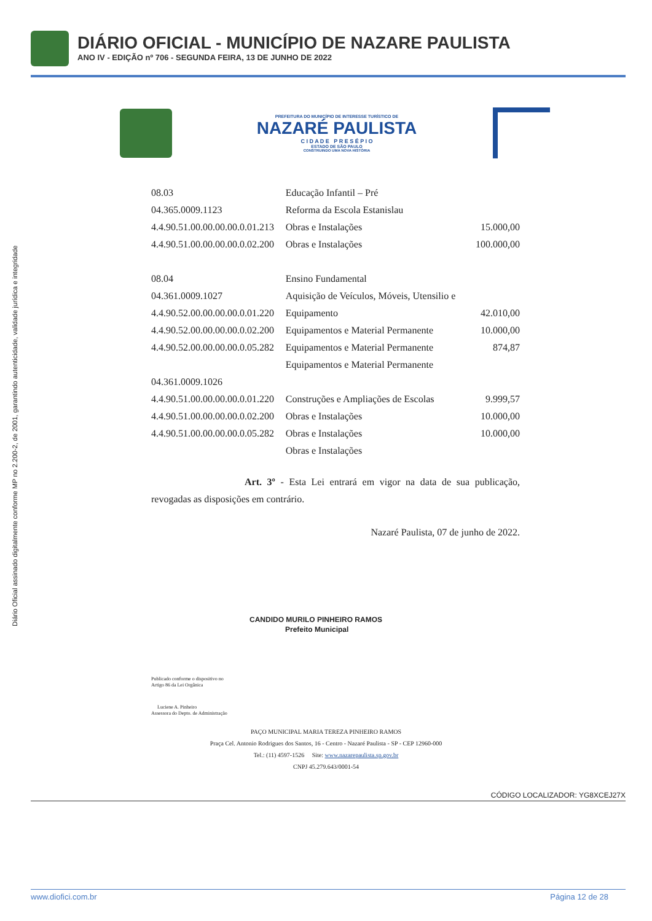DIÁRIO OFICIAL - MUNICÍPIO DE NAZARE PAULISTA
ANO IV - EDIÇÃO nº 706 - SEGUNDA FEIRA, 13 DE JUNHO DE 2022
Diário Oficial assinado digitalmente conforme MP no 2.200-2, de 2001, garantindo autenticidade, validade jurídica e integridade
PREFEITURA DO MUNICÍPIO DE INTERESSE TURÍSTICO DE
NAZARÉ PAULISTA
C I D A D E P R E S É P I O
ESTADO DE SÃO PAULO
CONSTRUINDO UMA NOVA HISTÓRIA
| 08.03 | Educação Infantil – Pré | |
| 04.365.0009.1123 | Reforma da Escola Estanislau | |
| 4.4.90.51.00.00.00.00.0.01.213 | Obras e Instalações | 15.000,00 |
| 4.4.90.51.00.00.00.00.0.02.200 | Obras e Instalações | 100.000,00 |
| 08.04 | Ensino Fundamental | |
| 04.361.0009.1027 | Aquisição de Veículos, Móveis, Utensilio e | |
| 4.4.90.52.00.00.00.00.0.01.220 | Equipamento | 42.010,00 |
| 4.4.90.52.00.00.00.00.0.02.200 | Equipamentos e Material Permanente | 10.000,00 |
| 4.4.90.52.00.00.00.00.0.05.282 | Equipamentos e Material Permanente | 874,87 |
| | Equipamentos e Material Permanente | |
| 04.361.0009.1026 | | |
| 4.4.90.51.00.00.00.00.0.01.220 | Construções e Ampliações de Escolas | 9.999,57 |
| 4.4.90.51.00.00.00.00.0.02.200 | Obras e Instalações | 10.000,00 |
| 4.4.90.51.00.00.00.00.0.05.282 | Obras e Instalações | 10.000,00 |
| | Obras e Instalações | |
Art. 3º - Esta Lei entrará em vigor na data de sua publicação, revogadas as disposições em contrário.
Nazaré Paulista, 07 de junho de 2022.
CANDIDO MURILO PINHEIRO RAMOS
Prefeito Municipal
Publicado conforme o dispositivo no
Artigo 86 da Lei Orgânica
Luciene A. Pinheiro
Assessora do Depto. de Administração
PAÇO MUNICIPAL MARIA TEREZA PINHEIRO RAMOS
Praça Cel. Antonio Rodrigues dos Santos, 16 - Centro - Nazaré Paulista - SP - CEP 12960-000
Tel.: (11) 4597-1526 Site: www.nazarepaulista.sp.gov.br
CNPJ 45.279.643/0001-54
CÓDIGO LOCALIZADOR: YG8XCEJ27X
www.diofici.com.br Página 12 de 28